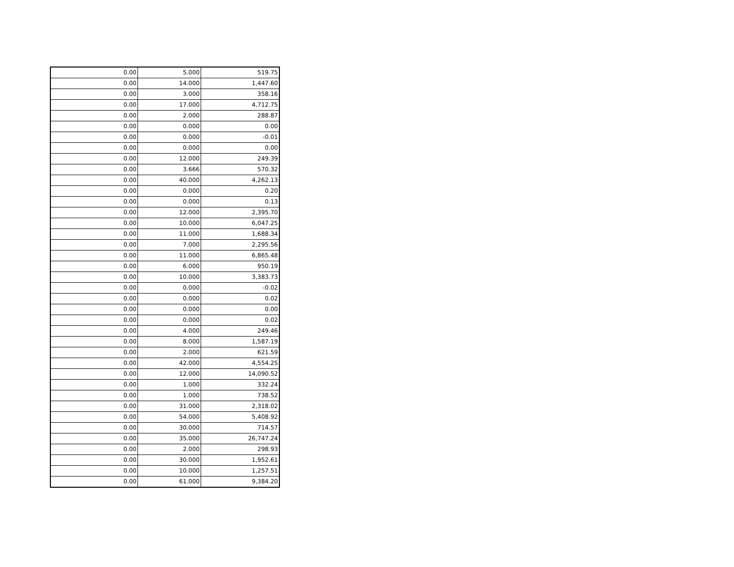| 0.00 | 5.000 | 519.75 |
| 0.00 | 14.000 | 1,447.60 |
| 0.00 | 3.000 | 358.16 |
| 0.00 | 17.000 | 4,712.75 |
| 0.00 | 2.000 | 288.87 |
| 0.00 | 0.000 | 0.00 |
| 0.00 | 0.000 | -0.01 |
| 0.00 | 0.000 | 0.00 |
| 0.00 | 12.000 | 249.39 |
| 0.00 | 3.666 | 570.32 |
| 0.00 | 40.000 | 4,262.13 |
| 0.00 | 0.000 | 0.20 |
| 0.00 | 0.000 | 0.13 |
| 0.00 | 12.000 | 2,395.70 |
| 0.00 | 10.000 | 6,047.25 |
| 0.00 | 11.000 | 1,688.34 |
| 0.00 | 7.000 | 2,295.56 |
| 0.00 | 11.000 | 6,865.48 |
| 0.00 | 6.000 | 950.19 |
| 0.00 | 10.000 | 3,383.73 |
| 0.00 | 0.000 | -0.02 |
| 0.00 | 0.000 | 0.02 |
| 0.00 | 0.000 | 0.00 |
| 0.00 | 0.000 | 0.02 |
| 0.00 | 4.000 | 249.46 |
| 0.00 | 8.000 | 1,587.19 |
| 0.00 | 2.000 | 621.59 |
| 0.00 | 42.000 | 4,554.25 |
| 0.00 | 12.000 | 14,090.52 |
| 0.00 | 1.000 | 332.24 |
| 0.00 | 1.000 | 738.52 |
| 0.00 | 31.000 | 2,318.02 |
| 0.00 | 54.000 | 5,408.92 |
| 0.00 | 30.000 | 714.57 |
| 0.00 | 35.000 | 26,747.24 |
| 0.00 | 2.000 | 298.93 |
| 0.00 | 30.000 | 1,952.61 |
| 0.00 | 10.000 | 1,257.51 |
| 0.00 | 61.000 | 9,384.20 |